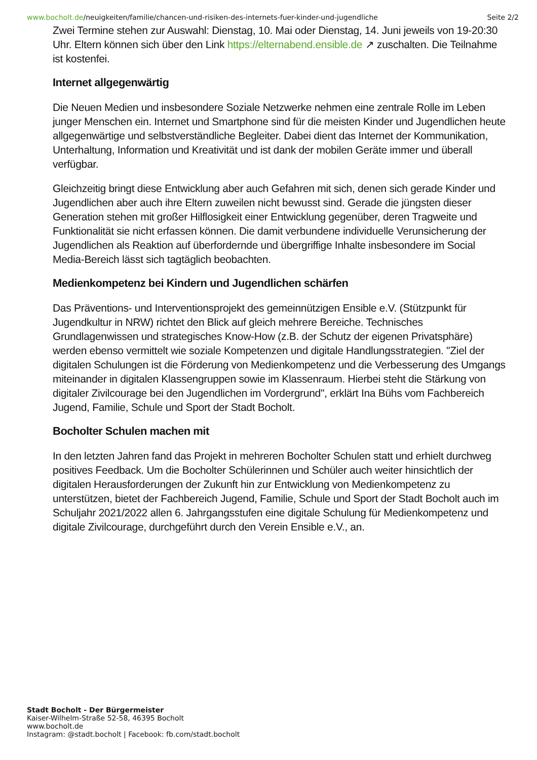www.bocholt.de/neuigkeiten/familie/chancen-und-risiken-des-internets-fuer-kinder-und-jugendliche Seite 2/2
Zwei Termine stehen zur Auswahl: Dienstag, 10. Mai oder Dienstag, 14. Juni jeweils von 19-20:30 Uhr. Eltern können sich über den Link https://elternabend.ensible.de ↗ zuschalten. Die Teilnahme ist kostenfei.
Internet allgegenwärtig
Die Neuen Medien und insbesondere Soziale Netzwerke nehmen eine zentrale Rolle im Leben junger Menschen ein. Internet und Smartphone sind für die meisten Kinder und Jugendlichen heute allgegenwärtige und selbstverständliche Begleiter. Dabei dient das Internet der Kommunikation, Unterhaltung, Information und Kreativität und ist dank der mobilen Geräte immer und überall verfügbar.
Gleichzeitig bringt diese Entwicklung aber auch Gefahren mit sich, denen sich gerade Kinder und Jugendlichen aber auch ihre Eltern zuweilen nicht bewusst sind. Gerade die jüngsten dieser Generation stehen mit großer Hilflosigkeit einer Entwicklung gegenüber, deren Tragweite und Funktionalität sie nicht erfassen können. Die damit verbundene individuelle Verunsicherung der Jugendlichen als Reaktion auf überfordernde und übergriffige Inhalte insbesondere im Social Media-Bereich lässt sich tagtäglich beobachten.
Medienkompetenz bei Kindern und Jugendlichen schärfen
Das Präventions- und Interventionsprojekt des gemeinnützigen Ensible e.V. (Stützpunkt für Jugendkultur in NRW) richtet den Blick auf gleich mehrere Bereiche. Technisches Grundlagenwissen und strategisches Know-How (z.B. der Schutz der eigenen Privatsphäre) werden ebenso vermittelt wie soziale Kompetenzen und digitale Handlungsstrategien. "Ziel der digitalen Schulungen ist die Förderung von Medienkompetenz und die Verbesserung des Umgangs miteinander in digitalen Klassengruppen sowie im Klassenraum. Hierbei steht die Stärkung von digitaler Zivilcourage bei den Jugendlichen im Vordergrund", erklärt Ina Bühs vom Fachbereich Jugend, Familie, Schule und Sport der Stadt Bocholt.
Bocholter Schulen machen mit
In den letzten Jahren fand das Projekt in mehreren Bocholter Schulen statt und erhielt durchweg positives Feedback. Um die Bocholter Schülerinnen und Schüler auch weiter hinsichtlich der digitalen Herausforderungen der Zukunft hin zur Entwicklung von Medienkompetenz zu unterstützen, bietet der Fachbereich Jugend, Familie, Schule und Sport der Stadt Bocholt auch im Schuljahr 2021/2022 allen 6. Jahrgangsstufen eine digitale Schulung für Medienkompetenz und digitale Zivilcourage, durchgeführt durch den Verein Ensible e.V., an.
Stadt Bocholt - Der Bürgermeister
Kaiser-Wilhelm-Straße 52-58, 46395 Bocholt
www.bocholt.de
Instagram: @stadt.bocholt | Facebook: fb.com/stadt.bocholt